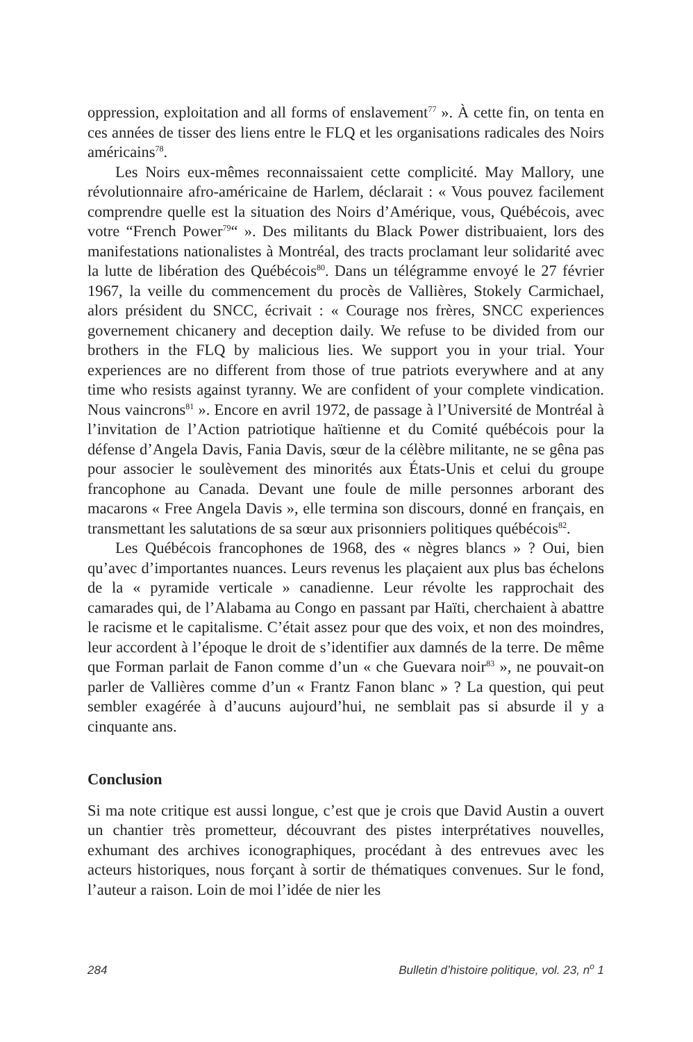oppression, exploitation and all forms of enslavement<sup>77</sup> ». À cette fin, on tenta en ces années de tisser des liens entre le FLQ et les organisations radicales des Noirs américains<sup>78</sup>.
Les Noirs eux-mêmes reconnaissaient cette complicité. May Mallory, une révolutionnaire afro-américaine de Harlem, déclarait : « Vous pouvez facilement comprendre quelle est la situation des Noirs d’Amérique, vous, Québécois, avec votre “French Power<sup>79</sup>“ ». Des militants du Black Power distribuaient, lors des manifestations nationalistes à Montréal, des tracts proclamant leur solidarité avec la lutte de libération des Québécois<sup>80</sup>. Dans un télégramme envoyé le 27 février 1967, la veille du commencement du procès de Vallières, Stokely Carmichael, alors président du SNCC, écrivait : « Courage nos frères, SNCC experiences governement chicanery and deception daily. We refuse to be divided from our brothers in the FLQ by malicious lies. We support you in your trial. Your experiences are no different from those of true patriots everywhere and at any time who resists against tyranny. We are confident of your complete vindication. Nous vaincrons<sup>81</sup> ». Encore en avril 1972, de passage à l’Université de Montréal à l’invitation de l’Action patriotique haïtienne et du Comité québécois pour la défense d’Angela Davis, Fania Davis, sœur de la célèbre militante, ne se gêna pas pour associer le soulèvement des minorités aux États-Unis et celui du groupe francophone au Canada. Devant une foule de mille personnes arborant des macarons « Free Angela Davis », elle termina son discours, donné en français, en transmettant les salutations de sa sœur aux prisonniers politiques québécois<sup>82</sup>.
Les Québécois francophones de 1968, des « nègres blancs » ? Oui, bien qu’avec d’importantes nuances. Leurs revenus les plaçaient aux plus bas échelons de la « pyramide verticale » canadienne. Leur révolte les rapprochait des camarades qui, de l’Alabama au Congo en passant par Haïti, cherchaient à abattre le racisme et le capitalisme. C’était assez pour que des voix, et non des moindres, leur accordent à l’époque le droit de s’identifier aux damnés de la terre. De même que Forman parlait de Fanon comme d’un « che Guevara noir<sup>83</sup> », ne pouvait-on parler de Vallières comme d’un « Frantz Fanon blanc » ? La question, qui peut sembler exagérée à d’aucuns aujourd’hui, ne semblait pas si absurde il y a cinquante ans.
Conclusion
Si ma note critique est aussi longue, c’est que je crois que David Austin a ouvert un chantier très prometteur, découvrant des pistes interprétatives nouvelles, exhumant des archives iconographiques, procédant à des entrevues avec les acteurs historiques, nous forçant à sortir de thématiques convenues. Sur le fond, l’auteur a raison. Loin de moi l’idée de nier les
284 Bulletin d’histoire politique, vol. 23, n<sup>o</sup> 1